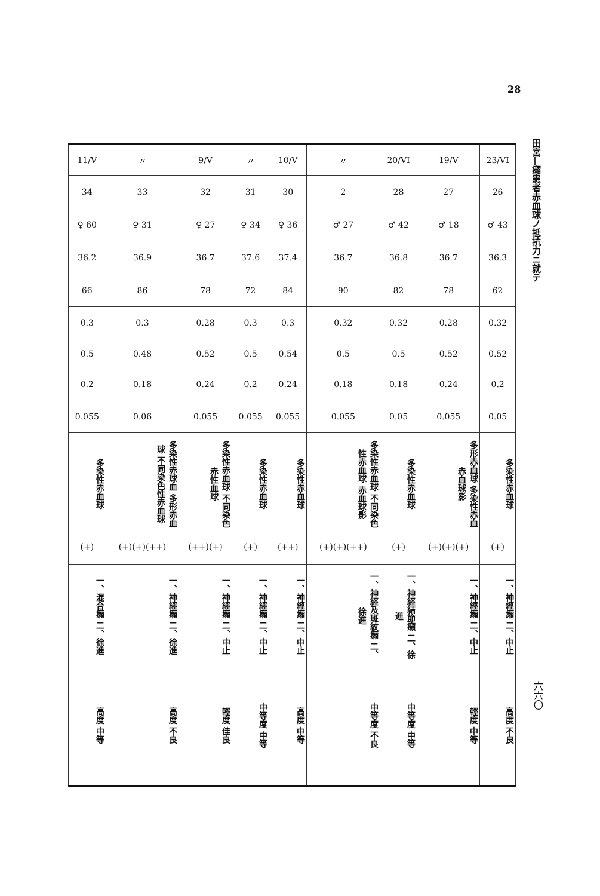28
田宮—癩患者赤血球ノ抵抗力ニ就テ
| 11/V | 〃 | 9/V | 〃 | 10/V | 〃 | 20/VI | 19/V | 23/VI |
| 34 | 33 | 32 | 31 | 30 | 2 | 28 | 27 | 26 |
| ♀ 60 | ♀ 31 | ♀ 27 | ♀ 34 | ♀ 36 | ♂ 27 | ♂ 42 | ♂ 18 | ♂ 43 |
| 36.2 | 36.9 | 36.7 | 37.6 | 37.4 | 36.7 | 36.8 | 36.7 | 36.3 |
| 66 | 86 | 78 | 72 | 84 | 90 | 82 | 78 | 62 |
| 0.3 | 0.3 | 0.28 | 0.3 | 0.3 | 0.32 | 0.32 | 0.28 | 0.32 |
| 0.5 | 0.48 | 0.52 | 0.5 | 0.54 | 0.5 | 0.5 | 0.52 | 0.52 |
| 0.2 | 0.18 | 0.24 | 0.2 | 0.24 | 0.18 | 0.18 | 0.24 | 0.2 |
| 0.055 | 0.06 | 0.055 | 0.055 | 0.055 | 0.055 | 0.05 | 0.055 | 0.05 |
| 多染性赤血球 | 多染性赤球血 多形赤血球 不同染色性赤血球 | 多染性赤血球 不同染色赤性血球 | 多染性赤血球 | 多染性赤血球 | 多染性赤血球 不同染色性赤血球 赤血球影 | 多染性赤血球 | 多形赤血球 多染性赤血 赤血球影 | 多染性赤血球 |
| (+) | (+)(+)(++) | (++)(+) | (+) | (++) | (+)(+)(++) | (+) | (+)(+)(+) | (+) |
| 一、混合癩 二、徐進 | 一、神經癩 二、徐進 | 一、神經癩 二、中止 | 一、神經癩 二、中止 | 一、神經癩 二、中止 | 一、神經及斑紋癩 二、徐進 | 一、神經結節癩 二、徐進 | 一、神經癩 二、中止 | 一、神經癩 二、中止 |
| 高度 中等 | 高度 不良 | 輕度 佳良 | 中等度 中等 | 高度 中等 | 中等度 不良 | 中等度 中等 | 輕度 中等 | 高度 不良 |
六六〇